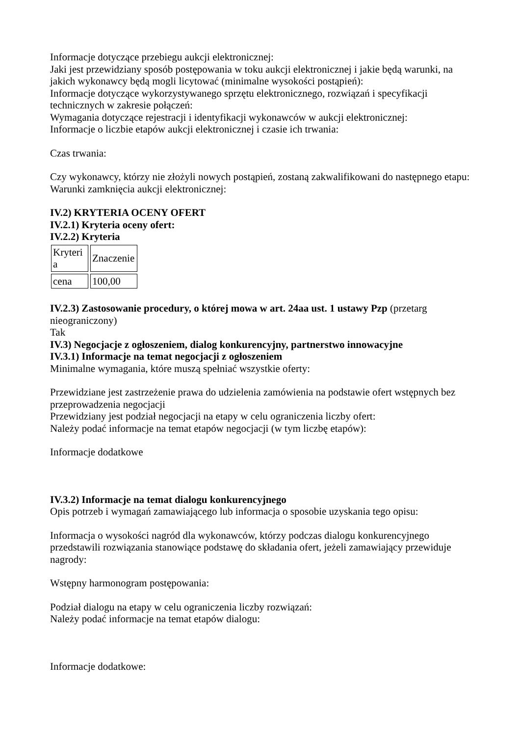Informacje dotyczące przebiegu aukcji elektronicznej:
Jaki jest przewidziany sposób postępowania w toku aukcji elektronicznej i jakie będą warunki, na jakich wykonawcy będą mogli licytować (minimalne wysokości postąpień):
Informacje dotyczące wykorzystywanego sprzętu elektronicznego, rozwiązań i specyfikacji technicznych w zakresie połączeń:
Wymagania dotyczące rejestracji i identyfikacji wykonawców w aukcji elektronicznej:
Informacje o liczbie etapów aukcji elektronicznej i czasie ich trwania:
Czas trwania:
Czy wykonawcy, którzy nie złożyli nowych postąpień, zostaną zakwalifikowani do następnego etapu:
Warunki zamknięcia aukcji elektronicznej:
IV.2) KRYTERIA OCENY OFERT
IV.2.1) Kryteria oceny ofert:
IV.2.2) Kryteria
| Kryteri a | Znaczenie |
| cena | 100,00 |
IV.2.3) Zastosowanie procedury, o której mowa w art. 24aa ust. 1 ustawy Pzp (przetarg nieograniczony)
Tak
IV.3) Negocjacje z ogłoszeniem, dialog konkurencyjny, partnerstwo innowacyjne
IV.3.1) Informacje na temat negocjacji z ogłoszeniem
Minimalne wymagania, które muszą spełniać wszystkie oferty:
Przewidziane jest zastrzeżenie prawa do udzielenia zamówienia na podstawie ofert wstępnych bez przeprowadzenia negocjacji
Przewidziany jest podział negocjacji na etapy w celu ograniczenia liczby ofert:
Należy podać informacje na temat etapów negocjacji (w tym liczbę etapów):
Informacje dodatkowe
IV.3.2) Informacje na temat dialogu konkurencyjnego
Opis potrzeb i wymagań zamawiającego lub informacja o sposobie uzyskania tego opisu:
Informacja o wysokości nagród dla wykonawców, którzy podczas dialogu konkurencyjnego przedstawili rozwiązania stanowiące podstawę do składania ofert, jeżeli zamawiający przewiduje nagrody:
Wstępny harmonogram postępowania:
Podział dialogu na etapy w celu ograniczenia liczby rozwiązań:
Należy podać informacje na temat etapów dialogu:
Informacje dodatkowe: